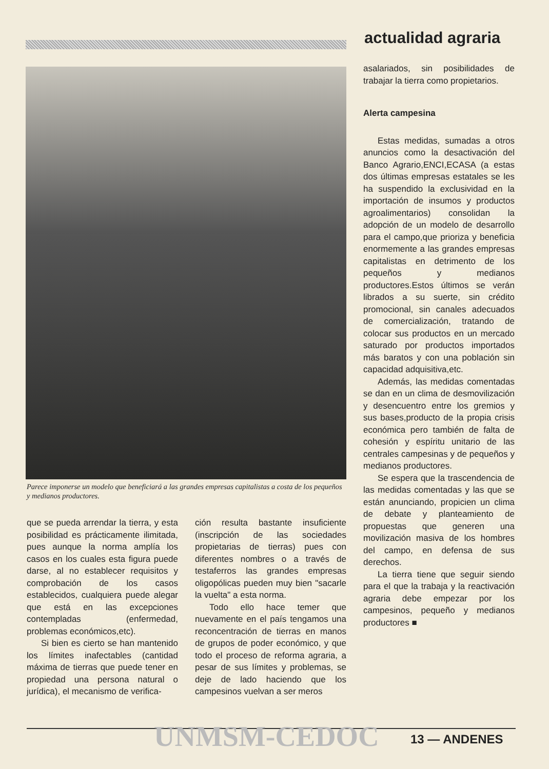actualidad agraria
Parece imponerse un modelo que beneficiará a las grandes empresas capitalistas a costa de los pequeños y medianos productores.
que se pueda arrendar la tierra, y esta posibilidad es prácticamente ilimitada, pues aunque la norma amplía los casos en los cuales esta figura puede darse, al no establecer requisitos y comprobación de los casos establecidos, cualquiera puede alegar que está en las excepciones contempladas (enfermedad, problemas económicos,etc).
Si bien es cierto se han mantenido los límites inafectables (cantidad máxima de tierras que puede tener en propiedad una persona natural o jurídica), el mecanismo de verifica-
ción resulta bastante insuficiente (inscripción de las sociedades propietarias de tierras) pues con diferentes nombres o a través de testaferros las grandes empresas oligopólicas pueden muy bien "sacarle la vuelta" a esta norma.
Todo ello hace temer que nuevamente en el país tengamos una reconcentración de tierras en manos de grupos de poder económico, y que todo el proceso de reforma agraria, a pesar de sus límites y problemas, se deje de lado haciendo que los campesinos vuelvan a ser meros
asalariados, sin posibilidades de trabajar la tierra como propietarios.
Alerta campesina
Estas medidas, sumadas a otros anuncios como la desactivación del Banco Agrario,ENCI,ECASA (a estas dos últimas empresas estatales se les ha suspendido la exclusividad en la importación de insumos y productos agroalimentarios) consolidan la adopción de un modelo de desarrollo para el campo,que prioriza y beneficia enormemente a las grandes empresas capitalistas en detrimento de los pequeños y medianos productores.Estos últimos se verán librados a su suerte, sin crédito promocional, sin canales adecuados de comercialización, tratando de colocar sus productos en un mercado saturado por productos importados más baratos y con una población sin capacidad adquisitiva,etc.
Además, las medidas comentadas se dan en un clima de desmovilización y desencuentro entre los gremios y sus bases,producto de la propia crisis económica pero también de falta de cohesión y espíritu unitario de las centrales campesinas y de pequeños y medianos productores.
Se espera que la trascendencia de las medidas comentadas y las que se están anunciando, propicien un clima de debate y planteamiento de propuestas que generen una movilización masiva de los hombres del campo, en defensa de sus derechos.
La tierra tiene que seguir siendo para el que la trabaja y la reactivación agraria debe empezar por los campesinos, pequeño y medianos productores ■
UNMSM-CEDOC 13 — ANDENES